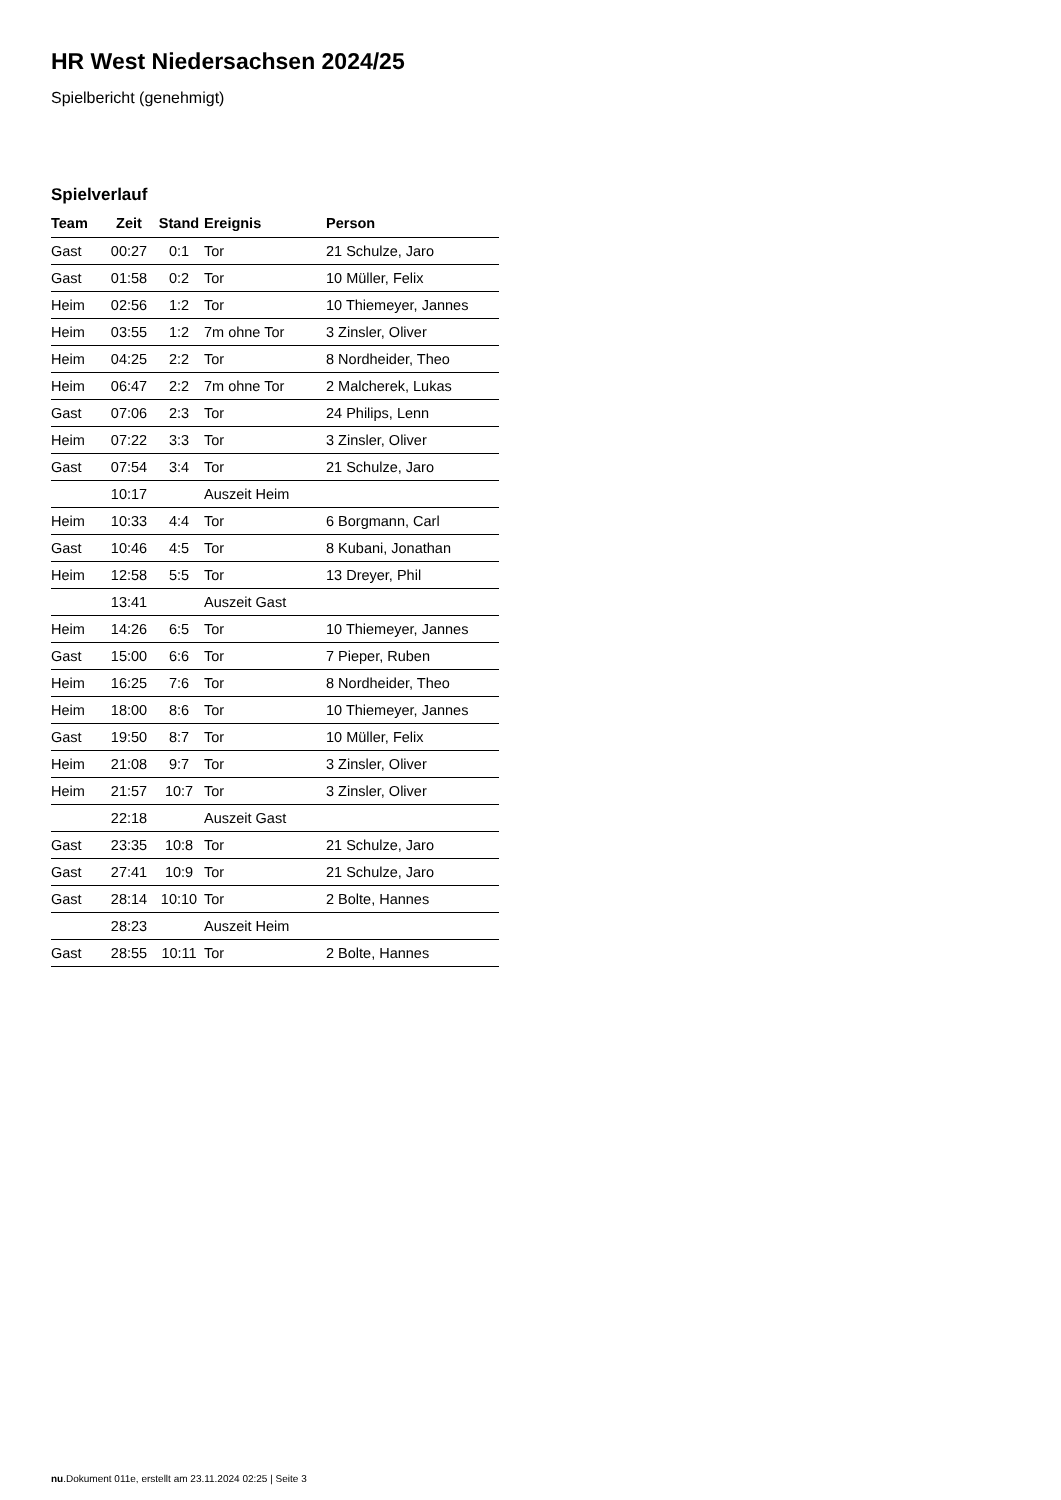HR West Niedersachsen 2024/25
Spielbericht (genehmigt)
Spielverlauf
| Team | Zeit | Stand | Ereignis | Person |
| --- | --- | --- | --- | --- |
| Gast | 00:27 | 0:1 | Tor | 21 Schulze, Jaro |
| Gast | 01:58 | 0:2 | Tor | 10 Müller, Felix |
| Heim | 02:56 | 1:2 | Tor | 10 Thiemeyer, Jannes |
| Heim | 03:55 | 1:2 | 7m ohne Tor | 3 Zinsler, Oliver |
| Heim | 04:25 | 2:2 | Tor | 8 Nordheider, Theo |
| Heim | 06:47 | 2:2 | 7m ohne Tor | 2 Malcherek, Lukas |
| Gast | 07:06 | 2:3 | Tor | 24 Philips, Lenn |
| Heim | 07:22 | 3:3 | Tor | 3 Zinsler, Oliver |
| Gast | 07:54 | 3:4 | Tor | 21 Schulze, Jaro |
| | 10:17 | | Auszeit Heim | |
| Heim | 10:33 | 4:4 | Tor | 6 Borgmann, Carl |
| Gast | 10:46 | 4:5 | Tor | 8 Kubani, Jonathan |
| Heim | 12:58 | 5:5 | Tor | 13 Dreyer, Phil |
| | 13:41 | | Auszeit Gast | |
| Heim | 14:26 | 6:5 | Tor | 10 Thiemeyer, Jannes |
| Gast | 15:00 | 6:6 | Tor | 7 Pieper, Ruben |
| Heim | 16:25 | 7:6 | Tor | 8 Nordheider, Theo |
| Heim | 18:00 | 8:6 | Tor | 10 Thiemeyer, Jannes |
| Gast | 19:50 | 8:7 | Tor | 10 Müller, Felix |
| Heim | 21:08 | 9:7 | Tor | 3 Zinsler, Oliver |
| Heim | 21:57 | 10:7 | Tor | 3 Zinsler, Oliver |
| | 22:18 | | Auszeit Gast | |
| Gast | 23:35 | 10:8 | Tor | 21 Schulze, Jaro |
| Gast | 27:41 | 10:9 | Tor | 21 Schulze, Jaro |
| Gast | 28:14 | 10:10 | Tor | 2 Bolte, Hannes |
| | 28:23 | | Auszeit Heim | |
| Gast | 28:55 | 10:11 | Tor | 2 Bolte, Hannes |
nu.Dokument 011e, erstellt am 23.11.2024 02:25 | Seite 3